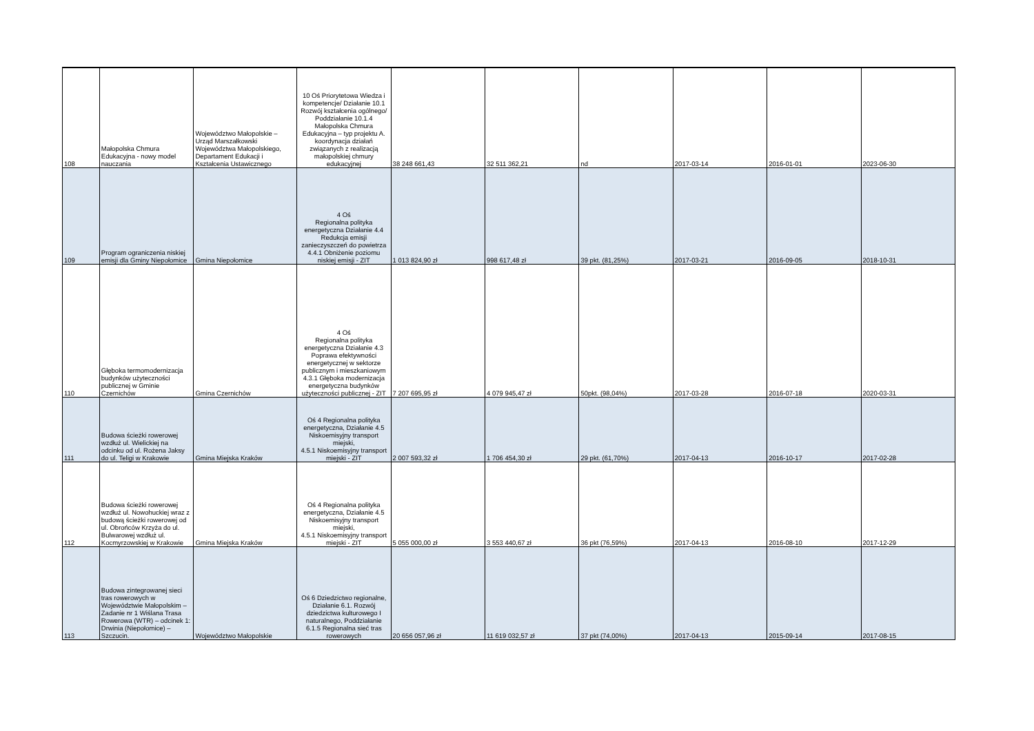| 108 | Małopolska Chmura Edukacyjna - nowy model nauczania | Województwo Małopolskie – Urząd Marszałkowski Województwa Małopolskiego, Departament Edukacji i Kształcenia Ustawicznego | 10 Oś Priorytetowa Wiedza i kompetencje/ Działanie 10.1 Rozwój kształcenia ogólnego/ Poddziałanie 10.1.4 Małopolska Chmura Edukacyjna – typ projektu A. koordynacja działań związanych z realizacją małopolskiej chmury edukacyjnej | 38 248 661,43 | 32 511 362,21 | nd | 2017-03-14 | 2016-01-01 | 2023-06-30 |
| 109 | Program ograniczenia niskiej emisji dla Gminy Niepołomice | Gmina Niepołomice | 4 Oś Regionalna polityka energetyczna Działanie 4.4 Redukcja emisji zanieczyszczeń do powietrza 4.4.1 Obniżenie poziomu niskiej emisji - ZIT | 1 013 824,90 zł | 998 617,48 zł | 39 pkt. (81,25%) | 2017-03-21 | 2016-09-05 | 2018-10-31 |
| 110 | Głęboka termomodernizacja budynków użyteczności publicznej w Gminie Czernichów | Gmina Czernichów | 4 Oś Regionalna polityka energetyczna Działanie 4.3 Poprawa efektywności energetycznej w sektorze publicznym i mieszkaniowym 4.3.1 Głęboka modernizacja energetyczna budynków użyteczności publicznej - ZIT | 7 207 695,95 zł | 4 079 945,47 zł | 50pkt. (98,04%) | 2017-03-28 | 2016-07-18 | 2020-03-31 |
| 111 | Budowa ścieżki rowerowej wzdłuż ul. Wielickiej na odcinku od ul. Rożena Jaksy do ul. Teligi w Krakowie | Gmina Miejska Kraków | Oś 4 Regionalna polityka energetyczna, Działanie 4.5 Niskoemisyjny transport miejski, 4.5.1 Niskoemisyjny transport miejski - ZIT | 2 007 593,32 zł | 1 706 454,30 zł | 29 pkt. (61,70%) | 2017-04-13 | 2016-10-17 | 2017-02-28 |
| 112 | Budowa ścieżki rowerowej wzdłuż ul. Nowohuckiej wraz z budową ścieżki rowerowej od ul. Obrońców Krzyża do ul. Bulwarowej wzdłuż ul. Kocmyrzowskiej w Krakowie | Gmina Miejska Kraków | Oś 4 Regionalna polityka energetyczna, Działanie 4.5 Niskoemisyjny transport miejski, 4.5.1 Niskoemisyjny transport miejski - ZIT | 5 055 000,00 zł | 3 553 440,67 zł | 36 pkt (76,59%) | 2017-04-13 | 2016-08-10 | 2017-12-29 |
| 113 | Budowa zintegrowanej sieci tras rowerowych w Województwie Małopolskim – Zadanie nr 1 Wiślana Trasa Rowerowa (WTR) – odcinek 1: Drwinia (Niepołomice) – Szczucin. | Województwo Małopolskie | Oś 6 Dziedzictwo regionalne, Działanie 6.1. Rozwój dziedzictwa kulturowego I naturalnego, Poddziałanie 6.1.5 Regionalna sieć tras rowerowych | 20 656 057,96 zł | 11 619 032,57 zł | 37 pkt (74,00%) | 2017-04-13 | 2015-09-14 | 2017-08-15 |